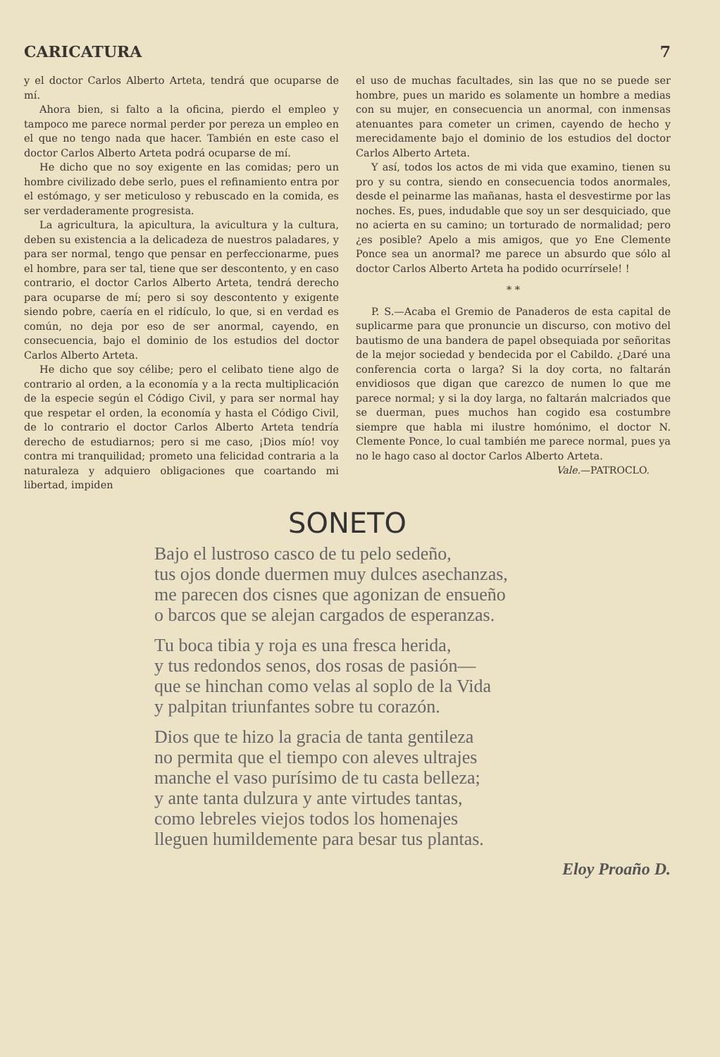CARICATURA 7
y el doctor Carlos Alberto Arteta, tendrá que ocuparse de mí.
Ahora bien, si falto a la oficina, pierdo el empleo y tampoco me parece normal perder por pereza un empleo en el que no tengo nada que hacer. También en este caso el doctor Carlos Alberto Arteta podrá ocuparse de mí.
He dicho que no soy exigente en las comidas; pero un hombre civilizado debe serlo, pues el refinamiento entra por el estómago, y ser meticuloso y rebuscado en la comida, es ser verdaderamente progresista.
La agricultura, la apicultura, la avicultura y la cultura, deben su existencia a la delicadeza de nuestros paladares, y para ser normal, tengo que pensar en perfeccionarme, pues el hombre, para ser tal, tiene que ser descontento, y en caso contrario, el doctor Carlos Alberto Arteta, tendrá derecho para ocuparse de mí; pero si soy descontento y exigente siendo pobre, caería en el ridículo, lo que, si en verdad es común, no deja por eso de ser anormal, cayendo, en consecuencia, bajo el dominio de los estudios del doctor Carlos Alberto Arteta.
He dicho que soy célibe; pero el celibato tiene algo de contrario al orden, a la economía y a la recta multiplicación de la especie según el Código Civil, y para ser normal hay que respetar el orden, la economía y hasta el Código Civil, de lo contrario el doctor Carlos Alberto Arteta tendría derecho de estudiarnos; pero si me caso, ¡Dios mío! voy contra mi tranquilidad; prometo una felicidad contraria a la naturaleza y adquiero obligaciones que coartando mi libertad, impiden
el uso de muchas facultades, sin las que no se puede ser hombre, pues un marido es solamente un hombre a medias con su mujer, en consecuencia un anormal, con inmensas atenuantes para cometer un crimen, cayendo de hecho y merecidamente bajo el dominio de los estudios del doctor Carlos Alberto Arteta.
Y así, todos los actos de mi vida que examino, tienen su pro y su contra, siendo en consecuencia todos anormales, desde el peinarme las mañanas, hasta el desvestirme por las noches. Es, pues, indudable que soy un ser desquiciado, que no acierta en su camino; un torturado de normalidad; pero ¿es posible? Apelo a mis amigos, que yo Ene Clemente Ponce sea un anormal? me parece un absurdo que sólo al doctor Carlos Alberto Arteta ha podido ocurrírsele! !
* *
P. S.—Acaba el Gremio de Panaderos de esta capital de suplicarme para que pronuncie un discurso, con motivo del bautismo de una bandera de papel obsequiada por señoritas de la mejor sociedad y bendecida por el Cabildo. ¿Daré una conferencia corta o larga? Si la doy corta, no faltarán envidiosos que digan que carezco de numen lo que me parece normal; y si la doy larga, no faltarán malcriados que se duerman, pues muchos han cogido esa costumbre siempre que habla mi ilustre homónimo, el doctor N. Clemente Ponce, lo cual también me parece normal, pues ya no le hago caso al doctor Carlos Alberto Arteta.
Vale.—PATROCLO.
SONETO
Bajo el lustroso casco de tu pelo sedeño,
tus ojos donde duermen muy dulces asechanzas,
me parecen dos cisnes que agonizan de ensueño
o barcos que se alejan cargados de esperanzas.
Tu boca tibia y roja es una fresca herida,
y tus redondos senos, dos rosas de pasión—
que se hinchan como velas al soplo de la Vida
y palpitan triunfantes sobre tu corazón.
Dios que te hizo la gracia de tanta gentileza
no permita que el tiempo con aleves ultrajes
manche el vaso purísimo de tu casta belleza;
y ante tanta dulzura y ante virtudes tantas,
como lebreles viejos todos los homenajes
lleguen humildemente para besar tus plantas.
Eloy Proaño D.